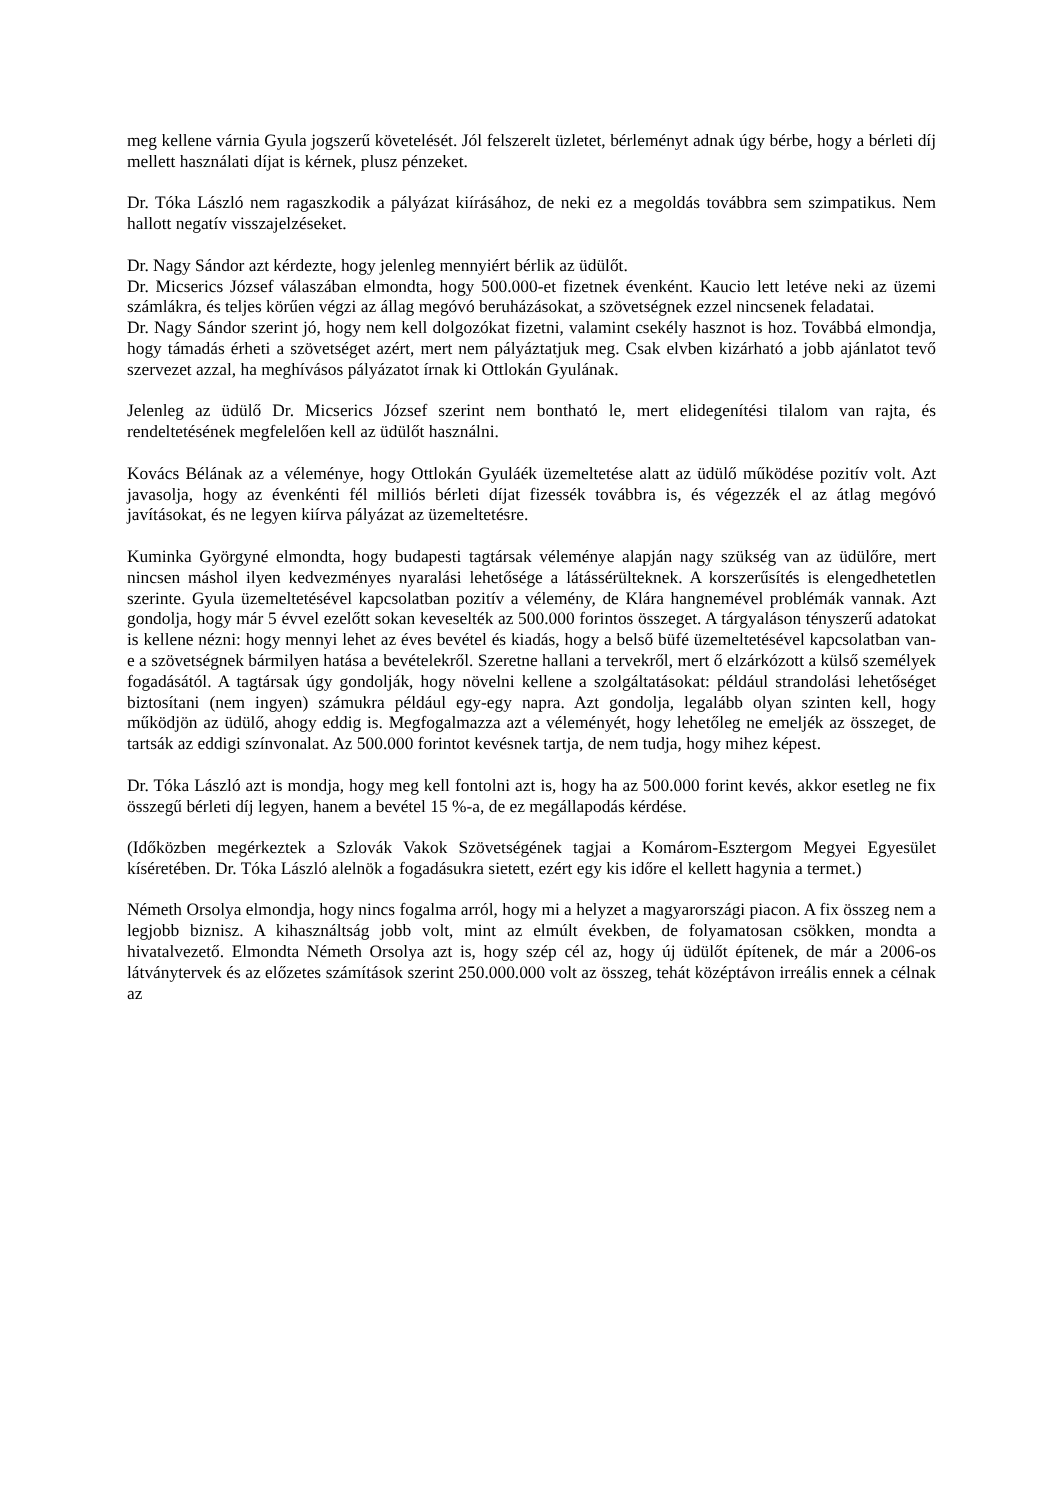meg kellene várnia Gyula jogszerű követelését. Jól felszerelt üzletet, bérleményt adnak úgy bérbe, hogy a bérleti díj mellett használati díjat is kérnek, plusz pénzeket.
Dr. Tóka László nem ragaszkodik a pályázat kiírásához, de neki ez a megoldás továbbra sem szimpatikus. Nem hallott negatív visszajelzéseket.
Dr. Nagy Sándor azt kérdezte, hogy jelenleg mennyiért bérlik az üdülőt.
Dr. Micserics József válaszában elmondta, hogy 500.000-et fizetnek évenként. Kaucio lett letéve neki az üzemi számlákra, és teljes körűen végzi az állag megóvó beruházásokat, a szövetségnek ezzel nincsenek feladatai.
Dr. Nagy Sándor szerint jó, hogy nem kell dolgozókat fizetni, valamint csekély hasznot is hoz. Továbbá elmondja, hogy támadás érheti a szövetséget azért, mert nem pályáztatjuk meg. Csak elvben kizárható a jobb ajánlatot tevő szervezet azzal, ha meghívásos pályázatot írnak ki Ottlokán Gyulának.
Jelenleg az üdülő Dr. Micserics József szerint nem bontható le, mert elidegenítési tilalom van rajta, és rendeltetésének megfelelően kell az üdülőt használni.
Kovács Bélának az a véleménye, hogy Ottlokán Gyuláék üzemeltetése alatt az üdülő működése pozitív volt. Azt javasolja, hogy az évenkénti fél milliós bérleti díjat fizessék továbbra is, és végezzék el az átlag megóvó javításokat, és ne legyen kiírva pályázat az üzemeltetésre.
Kuminka Györgyné elmondta, hogy budapesti tagtársak véleménye alapján nagy szükség van az üdülőre, mert nincsen máshol ilyen kedvezményes nyaralási lehetősége a látássérülteknek. A korszerűsítés is elengedhetetlen szerinte. Gyula üzemeltetésével kapcsolatban pozitív a vélemény, de Klára hangnemével problémák vannak. Azt gondolja, hogy már 5 évvel ezelőtt sokan keveselték az 500.000 forintos összeget. A tárgyaláson tényszerű adatokat is kellene nézni: hogy mennyi lehet az éves bevétel és kiadás, hogy a belső büfé üzemeltetésével kapcsolatban van-e a szövetségnek bármilyen hatása a bevételekről. Szeretne hallani a tervekről, mert ő elzárkózott a külső személyek fogadásától. A tagtársak úgy gondolják, hogy növelni kellene a szolgáltatásokat: például strandolási lehetőséget biztosítani (nem ingyen) számukra például egy-egy napra. Azt gondolja, legalább olyan szinten kell, hogy működjön az üdülő, ahogy eddig is. Megfogalmazza azt a véleményét, hogy lehetőleg ne emeljék az összeget, de tartsák az eddigi színvonalat. Az 500.000 forintot kevésnek tartja, de nem tudja, hogy mihez képest.
Dr. Tóka László azt is mondja, hogy meg kell fontolni azt is, hogy ha az 500.000 forint kevés, akkor esetleg ne fix összegű bérleti díj legyen, hanem a bevétel 15 %-a, de ez megállapodás kérdése.
(Időközben megérkeztek a Szlovák Vakok Szövetségének tagjai a Komárom-Esztergom Megyei Egyesület kíséretében. Dr. Tóka László alelnök a fogadásukra sietett, ezért egy kis időre el kellett hagynia a termet.)
Németh Orsolya elmondja, hogy nincs fogalma arról, hogy mi a helyzet a magyarországi piacon. A fix összeg nem a legjobb biznisz. A kihasználtság jobb volt, mint az elmúlt években, de folyamatosan csökken, mondta a hivatalvezető. Elmondta Németh Orsolya azt is, hogy szép cél az, hogy új üdülőt építenek, de már a 2006-os látványtervek és az előzetes számítások szerint 250.000.000 volt az összeg, tehát középtávon irreális ennek a célnak az